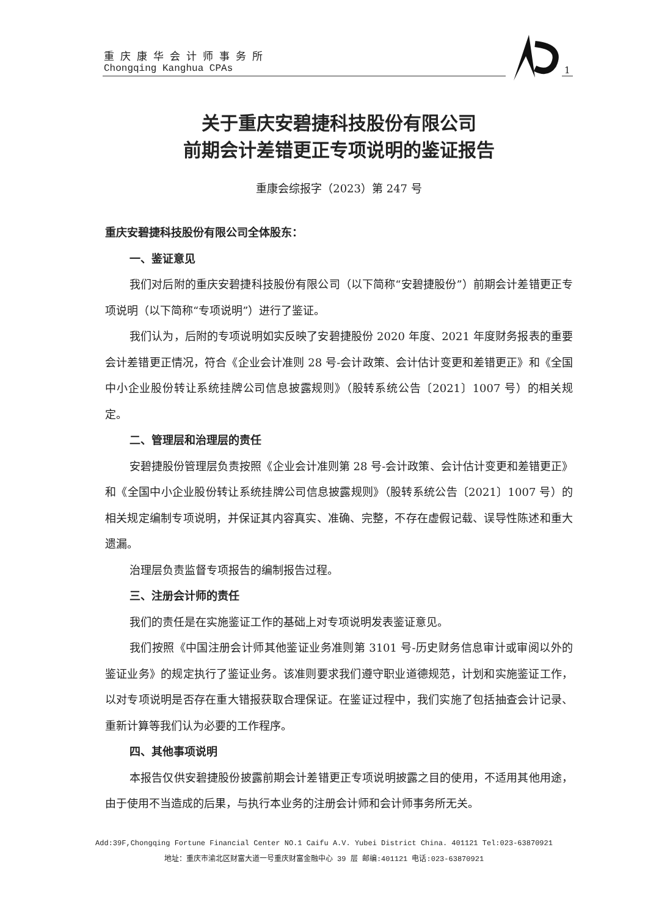重庆康华会计师事务所
Chongqing Kanghua CPAs
1
关于重庆安碧捷科技股份有限公司
前期会计差错更正专项说明的鉴证报告
重康会综报字（2023）第 247 号
重庆安碧捷科技股份有限公司全体股东：
一、鉴证意见
我们对后附的重庆安碧捷科技股份有限公司（以下简称“安碧捷股份”）前期会计差错更正专项说明（以下简称“专项说明”）进行了鉴证。
我们认为，后附的专项说明如实反映了安碧捷股份 2020 年度、2021 年度财务报表的重要会计差错更正情况，符合《企业会计准则 28 号-会计政策、会计估计变更和差错更正》和《全国中小企业股份转让系统挂牌公司信息披露规则》（股转系统公告〔2021〕1007 号）的相关规定。
二、管理层和治理层的责任
安碧捷股份管理层负责按照《企业会计准则第 28 号-会计政策、会计估计变更和差错更正》和《全国中小企业股份转让系统挂牌公司信息披露规则》（股转系统公告〔2021〕1007 号）的相关规定编制专项说明，并保证其内容真实、准确、完整，不存在虚假记载、误导性陈述和重大遗漏。
治理层负责监督专项报告的编制报告过程。
三、注册会计师的责任
我们的责任是在实施鉴证工作的基础上对专项说明发表鉴证意见。
我们按照《中国注册会计师其他鉴证业务准则第 3101 号-历史财务信息审计或审阅以外的鉴证业务》的规定执行了鉴证业务。该准则要求我们遵守职业道德规范，计划和实施鉴证工作，以对专项说明是否存在重大错报获取合理保证。在鉴证过程中，我们实施了包括抽查会计记录、重新计算等我们认为必要的工作程序。
四、其他事项说明
本报告仅供安碧捷股份披露前期会计差错更正专项说明披露之目的使用，不适用其他用途，由于使用不当造成的后果，与执行本业务的注册会计师和会计师事务所无关。
Add:39F,Chongqing Fortune Financial Center NO.1 Caifu A.V. Yubei District China. 401121 Tel:023-63870921
地址：重庆市渝北区财富大道一号重庆财富金融中心 39 层 邮编:401121 电话:023-63870921